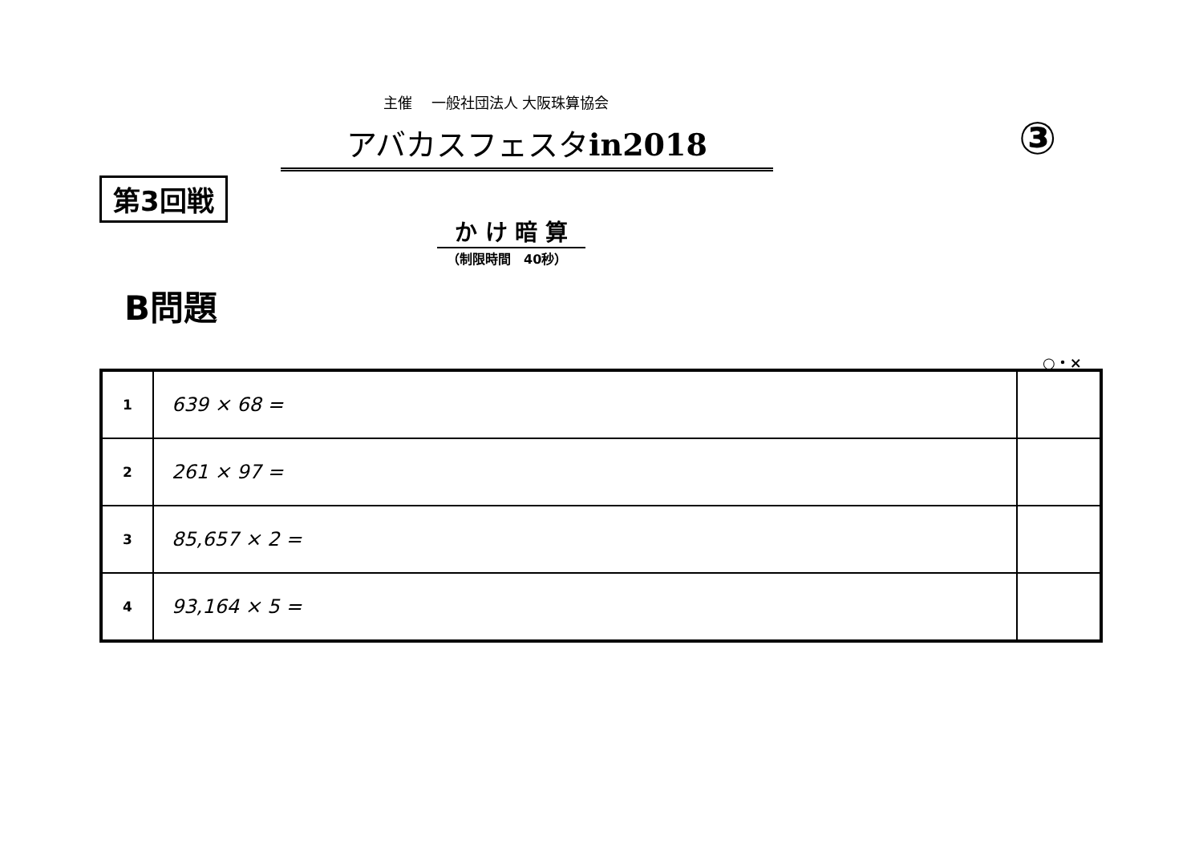主催　 一般社団法人 大阪珠算協会
アバカスフェスタin2018 ③
第3回戦
か け 暗 算
（制限時間　40秒）
B問題
○・×
| 1 | 639 × 68 = | |
| 2 | 261 × 97 = | |
| 3 | 85,657 × 2 = | |
| 4 | 93,164 × 5 = | |